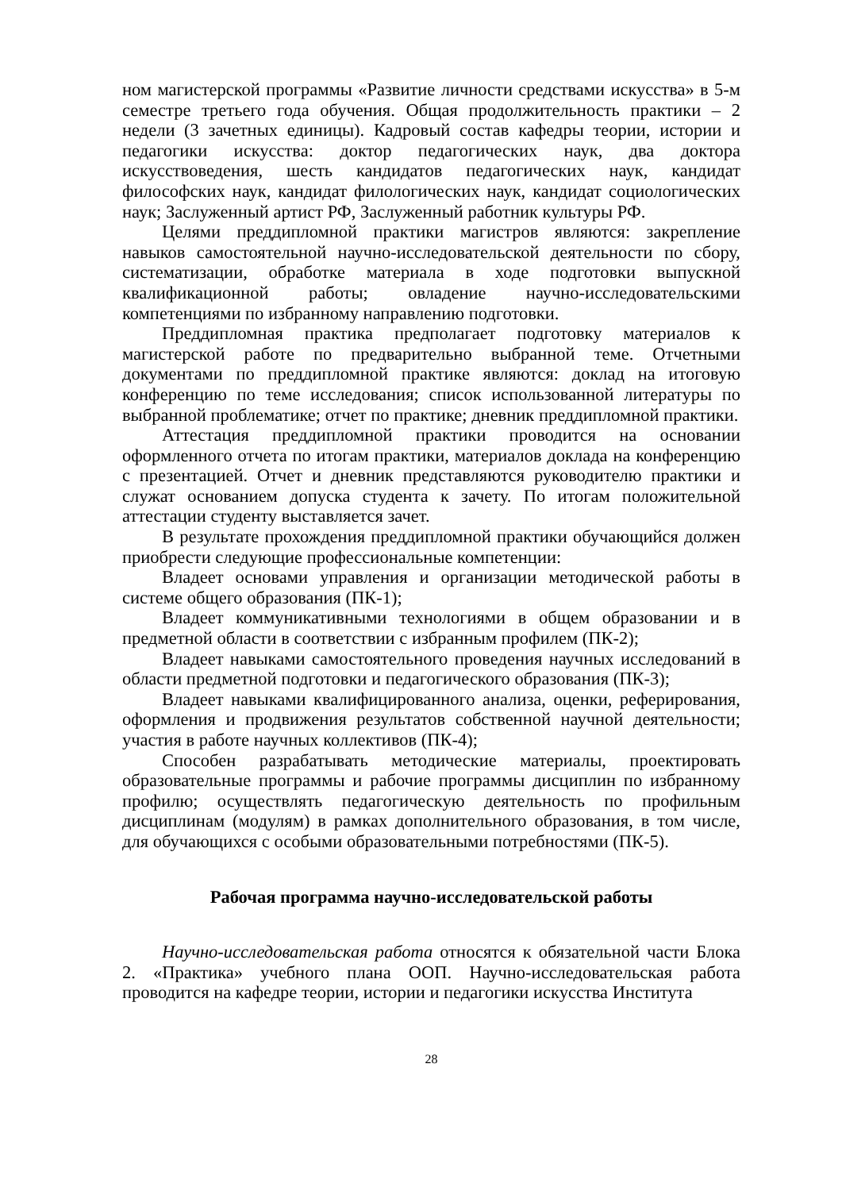ном магистерской программы «Развитие личности средствами искусства» в 5-м семестре третьего года обучения. Общая продолжительность практики – 2 недели (3 зачетных единицы). Кадровый состав кафедры теории, истории и педагогики искусства: доктор педагогических наук, два доктора искусствоведения, шесть кандидатов педагогических наук, кандидат философских наук, кандидат филологических наук, кандидат социологических наук; Заслуженный артист РФ, Заслуженный работник культуры РФ.
Целями преддипломной практики магистров являются: закрепление навыков самостоятельной научно-исследовательской деятельности по сбору, систематизации, обработке материала в ходе подготовки выпускной квалификационной работы; овладение научно-исследовательскими компетенциями по избранному направлению подготовки.
Преддипломная практика предполагает подготовку материалов к магистерской работе по предварительно выбранной теме. Отчетными документами по преддипломной практике являются: доклад на итоговую конференцию по теме исследования; список использованной литературы по выбранной проблематике; отчет по практике; дневник преддипломной практики.
Аттестация преддипломной практики проводится на основании оформленного отчета по итогам практики, материалов доклада на конференцию с презентацией. Отчет и дневник представляются руководителю практики и служат основанием допуска студента к зачету. По итогам положительной аттестации студенту выставляется зачет.
В результате прохождения преддипломной практики обучающийся должен приобрести следующие профессиональные компетенции:
Владеет основами управления и организации методической работы в системе общего образования (ПК-1);
Владеет коммуникативными технологиями в общем образовании и в предметной области в соответствии с избранным профилем (ПК-2);
Владеет навыками самостоятельного проведения научных исследований в области предметной подготовки и педагогического образования (ПК-3);
Владеет навыками квалифицированного анализа, оценки, реферирования, оформления и продвижения результатов собственной научной деятельности; участия в работе научных коллективов (ПК-4);
Способен разрабатывать методические материалы, проектировать образовательные программы и рабочие программы дисциплин по избранному профилю; осуществлять педагогическую деятельность по профильным дисциплинам (модулям) в рамках дополнительного образования, в том числе, для обучающихся с особыми образовательными потребностями (ПК-5).
Рабочая программа научно-исследовательской работы
Научно-исследовательская работа относятся к обязательной части Блока 2. «Практика» учебного плана ООП. Научно-исследовательская работа проводится на кафедре теории, истории и педагогики искусства Института
28